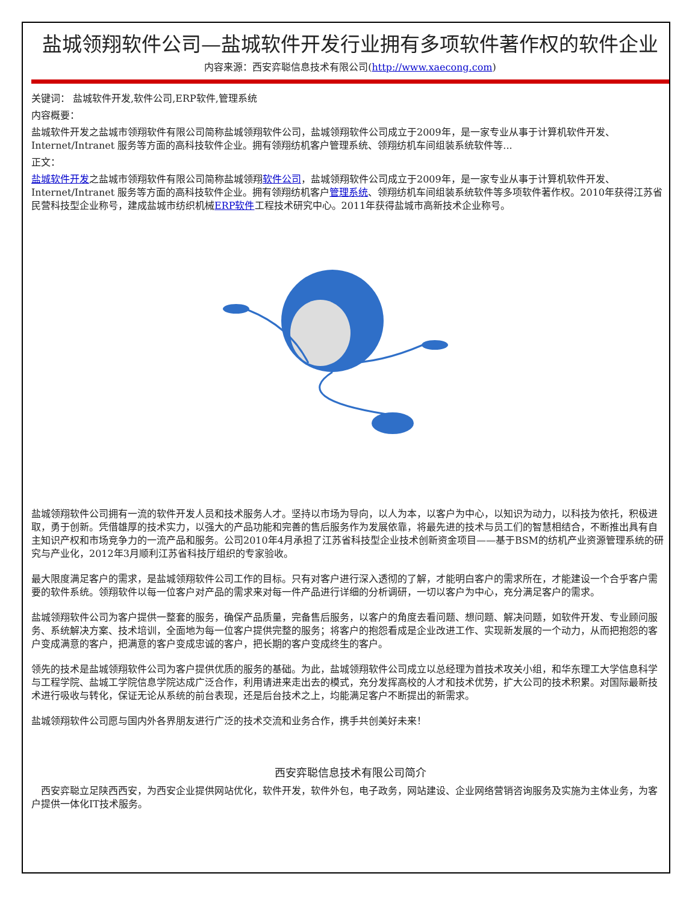盐城领翔软件公司—盐城软件开发行业拥有多项软件著作权的软件企业
内容来源：西安弈聪信息技术有限公司(http://www.xaecong.com)
关键词： 盐城软件开发,软件公司,ERP软件,管理系统
内容概要：
盐城软件开发之盐城市领翔软件有限公司简称盐城领翔软件公司，盐城领翔软件公司成立于2009年，是一家专业从事于计算机软件开发、Internet/Intranet 服务等方面的高科技软件企业。拥有领翔纺机客户管理系统、领翔纺机车间组装系统软件等...
正文：
盐城软件开发之盐城市领翔软件有限公司简称盐城领翔软件公司，盐城领翔软件公司成立于2009年，是一家专业从事于计算机软件开发、Internet/Intranet 服务等方面的高科技软件企业。拥有领翔纺机客户管理系统、领翔纺机车间组装系统软件等多项软件著作权。2010年获得江苏省民营科技型企业称号，建成盐城市纺织机械ERP软件工程技术研究中心。2011年获得盐城市高新技术企业称号。
盐城领翔软件公司拥有一流的软件开发人员和技术服务人才。坚持以市场为导向，以人为本，以客户为中心，以知识为动力，以科技为依托，积极进取，勇于创新。凭借雄厚的技术实力，以强大的产品功能和完善的售后服务作为发展依靠，将最先进的技术与员工们的智慧相结合，不断推出具有自主知识产权和市场竞争力的一流产品和服务。公司2010年4月承担了江苏省科技型企业技术创新资金项目——基于BSM的纺机产业资源管理系统的研究与产业化，2012年3月顺利江苏省科技厅组织的专家验收。
最大限度满足客户的需求，是盐城领翔软件公司工作的目标。只有对客户进行深入透彻的了解，才能明白客户的需求所在，才能建设一个合乎客户需要的软件系统。领翔软件以每一位客户对产品的需求来对每一件产品进行详细的分析调研，一切以客户为中心，充分满足客户的需求。
盐城领翔软件公司为客户提供一整套的服务，确保产品质量，完备售后服务，以客户的角度去看问题、想问题、解决问题，如软件开发、专业顾问服务、系统解决方案、技术培训，全面地为每一位客户提供完整的服务；将客户的抱怨看成是企业改进工作、实现新发展的一个动力，从而把抱怨的客户变成满意的客户，把满意的客户变成忠诚的客户，把长期的客户变成终生的客户。
领先的技术是盐城领翔软件公司为客户提供优质的服务的基础。为此，盐城领翔软件公司成立以总经理为首技术攻关小组，和华东理工大学信息科学与工程学院、盐城工学院信息学院达成广泛合作，利用请进来走出去的模式，充分发挥高校的人才和技术优势，扩大公司的技术积累。对国际最新技术进行吸收与转化，保证无论从系统的前台表现，还是后台技术之上，均能满足客户不断提出的新需求。
盐城领翔软件公司愿与国内外各界朋友进行广泛的技术交流和业务合作，携手共创美好未来！
西安弈聪信息技术有限公司简介
　西安弈聪立足陕西西安，为西安企业提供网站优化，软件开发，软件外包，电子政务，网站建设、企业网络营销咨询服务及实施为主体业务，为客户提供一体化IT技术服务。